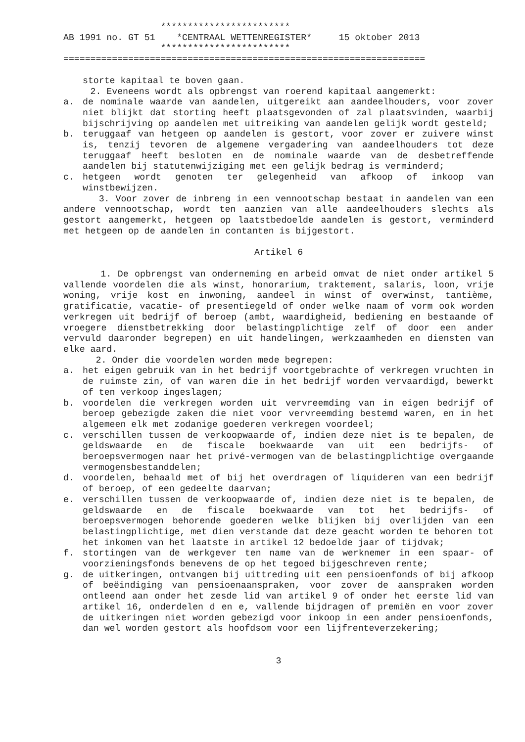************************
AB 1991 no. GT 51    *CENTRAAL WETTENREGISTER*     15 oktober 2013
                  ************************
===================================================================
storte kapitaal te boven gaan.
2. Eveneens wordt als opbrengst van roerend kapitaal aangemerkt:
a. de nominale waarde van aandelen, uitgereikt aan aandeelhouders, voor zover niet blijkt dat storting heeft plaatsgevonden of zal plaatsvinden, waarbij bijschrijving op aandelen met uitreiking van aandelen gelijk wordt gesteld;
b. teruggaaf van hetgeen op aandelen is gestort, voor zover er zuivere winst is, tenzij tevoren de algemene vergadering van aandeelhouders tot deze teruggaaf heeft besloten en de nominale waarde van de desbetreffende aandelen bij statutenwijziging met een gelijk bedrag is verminderd;
c. hetgeen wordt genoten ter gelegenheid van afkoop of inkoop van winstbewijzen.
3. Voor zover de inbreng in een vennootschap bestaat in aandelen van een andere vennootschap, wordt ten aanzien van alle aandeelhouders slechts als gestort aangemerkt, hetgeen op laatstbedoelde aandelen is gestort, verminderd met hetgeen op de aandelen in contanten is bijgestort.
Artikel 6
1. De opbrengst van onderneming en arbeid omvat de niet onder artikel 5 vallende voordelen die als winst, honorarium, traktement, salaris, loon, vrije woning, vrije kost en inwoning, aandeel in winst of overwinst, tantième, gratificatie, vacatie- of presentiegeld of onder welke naam of vorm ook worden verkregen uit bedrijf of beroep (ambt, waardigheid, bediening en bestaande of vroegere dienstbetrekking door belastingplichtige zelf of door een ander vervuld daaronder begrepen) en uit handelingen, werkzaamheden en diensten van elke aard.
2. Onder die voordelen worden mede begrepen:
a. het eigen gebruik van in het bedrijf voortgebrachte of verkregen vruchten in de ruimste zin, of van waren die in het bedrijf worden vervaardigd, bewerkt of ten verkoop ingeslagen;
b. voordelen die verkregen worden uit vervreemding van in eigen bedrijf of beroep gebezigde zaken die niet voor vervreemding bestemd waren, en in het algemeen elk met zodanige goederen verkregen voordeel;
c. verschillen tussen de verkoopwaarde of, indien deze niet is te bepalen, de geldswaarde en de fiscale boekwaarde van uit een bedrijfs- of beroepsvermogen naar het privé-vermogen van de belastingplichtige overgaande vermogensbestanddelen;
d. voordelen, behaald met of bij het overdragen of liquideren van een bedrijf of beroep, of een gedeelte daarvan;
e. verschillen tussen de verkoopwaarde of, indien deze niet is te bepalen, de geldswaarde en de fiscale boekwaarde van tot het bedrijfs- of beroepsvermogen behorende goederen welke blijken bij overlijden van een belastingplichtige, met dien verstande dat deze geacht worden te behoren tot het inkomen van het laatste in artikel 12 bedoelde jaar of tijdvak;
f. stortingen van de werkgever ten name van de werknemer in een spaar- of voorzieningsfonds benevens de op het tegoed bijgeschreven rente;
g. de uitkeringen, ontvangen bij uittreding uit een pensioenfonds of bij afkoop of beëindiging van pensioenaanspraken, voor zover de aanspraken worden ontleend aan onder het zesde lid van artikel 9 of onder het eerste lid van artikel 16, onderdelen d en e, vallende bijdragen of premiën en voor zover de uitkeringen niet worden gebezigd voor inkoop in een ander pensioenfonds, dan wel worden gestort als hoofdsom voor een lijfrenteverzekering;
3